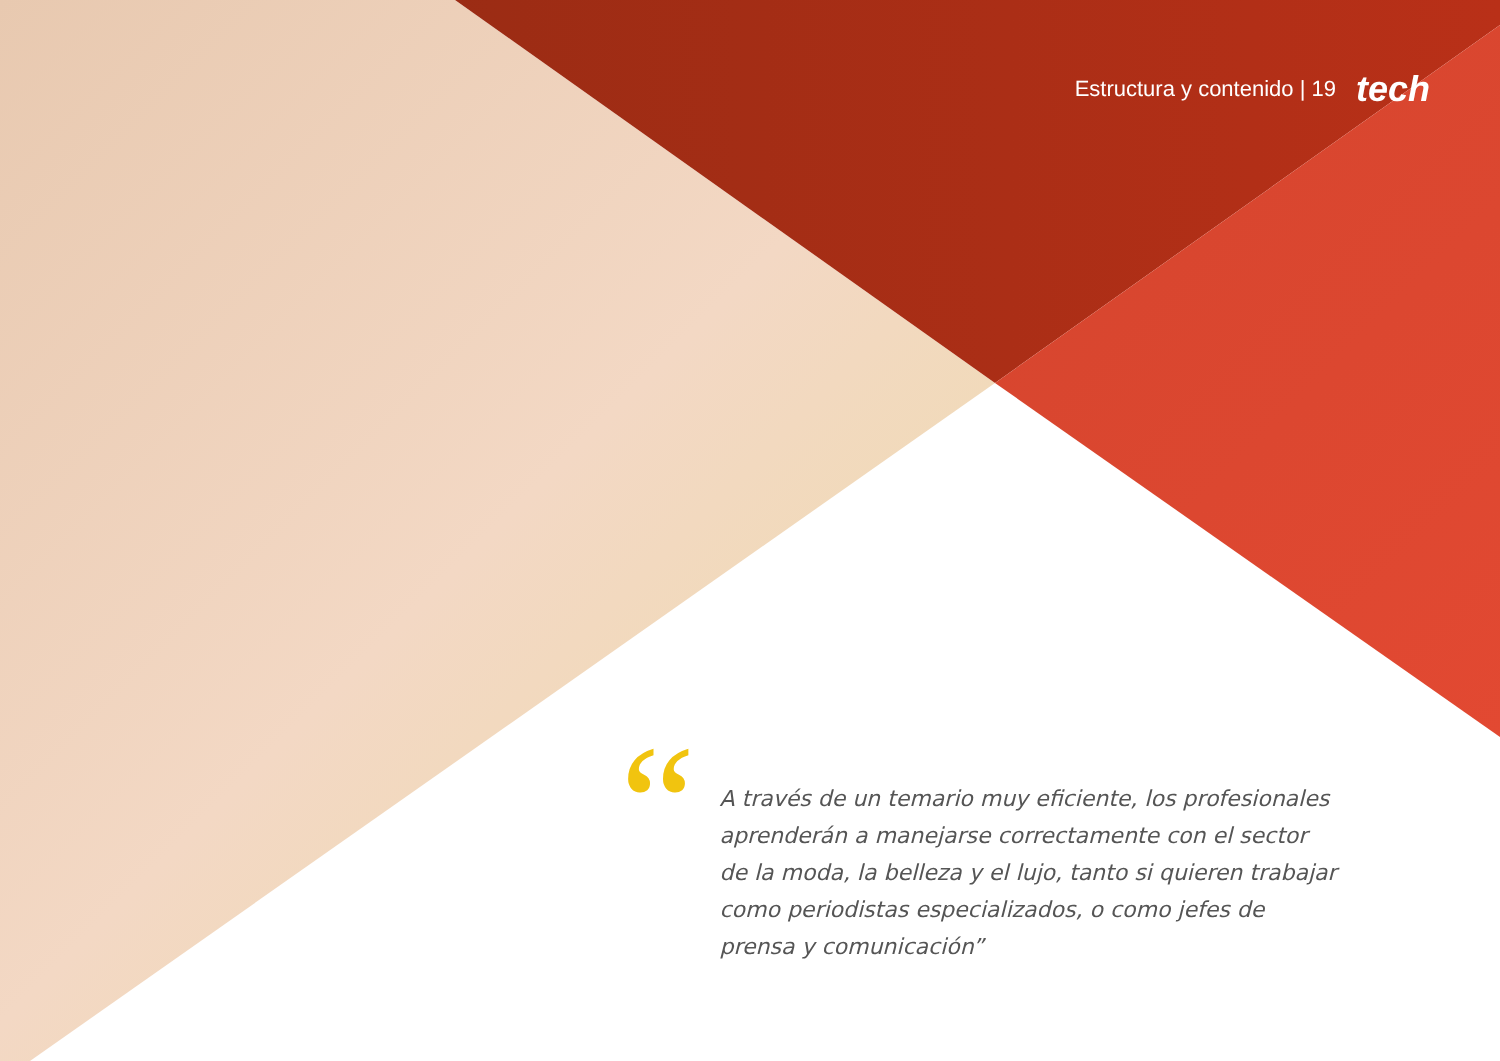Estructura y contenido | 19 tech
“
A través de un temario muy eficiente, los profesionales aprenderán a manejarse correctamente con el sector de la moda, la belleza y el lujo, tanto si quieren trabajar como periodistas especializados, o como jefes de prensa y comunicación”